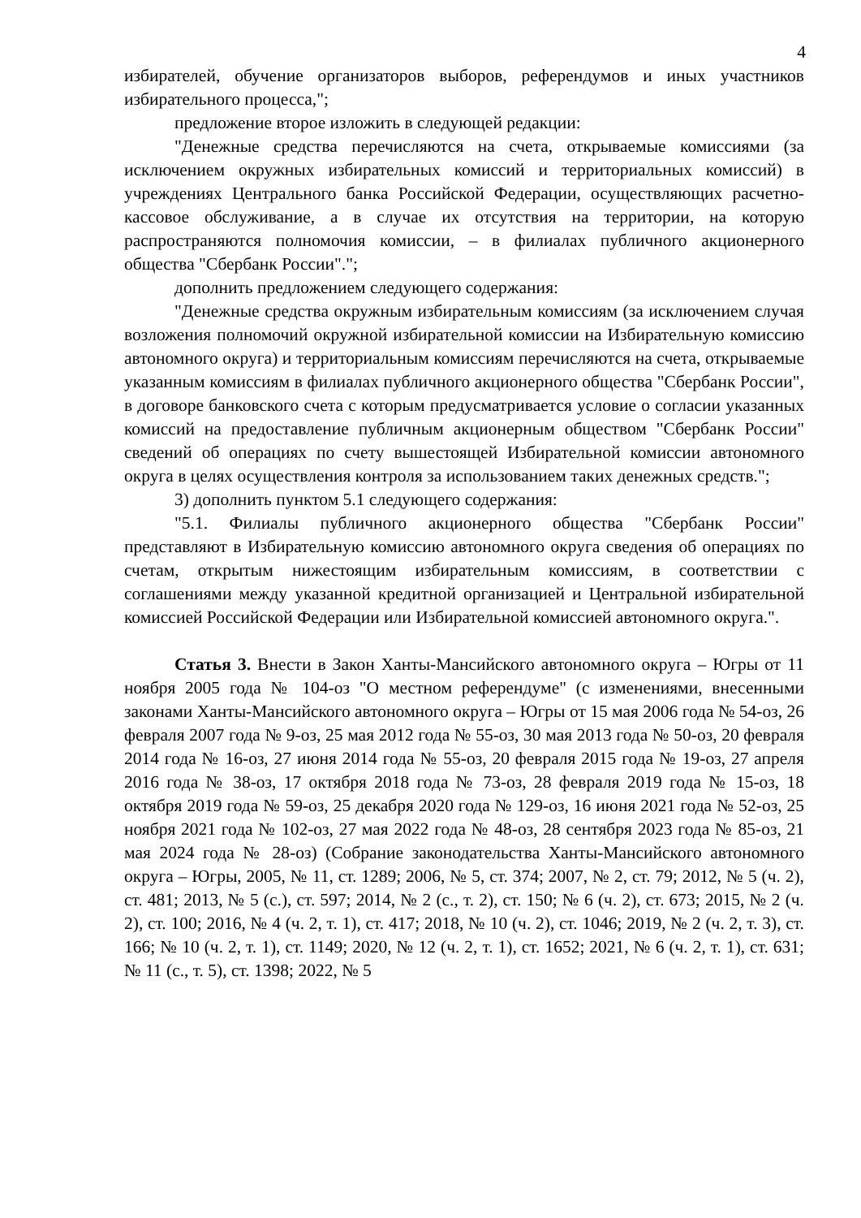4
избирателей, обучение организаторов выборов, референдумов и иных участников избирательного процесса,";
предложение второе изложить в следующей редакции:
"Денежные средства перечисляются на счета, открываемые комиссиями (за исключением окружных избирательных комиссий и территориальных комиссий) в учреждениях Центрального банка Российской Федерации, осуществляющих расчетно-кассовое обслуживание, а в случае их отсутствия на территории, на которую распространяются полномочия комиссии, – в филиалах публичного акционерного общества "Сбербанк России".";
дополнить предложением следующего содержания:
"Денежные средства окружным избирательным комиссиям (за исключением случая возложения полномочий окружной избирательной комиссии на Избирательную комиссию автономного округа) и территориальным комиссиям перечисляются на счета, открываемые указанным комиссиям в филиалах публичного акционерного общества "Сбербанк России", в договоре банковского счета с которым предусматривается условие о согласии указанных комиссий на предоставление публичным акционерным обществом "Сбербанк России" сведений об операциях по счету вышестоящей Избирательной комиссии автономного округа в целях осуществления контроля за использованием таких денежных средств.";
3) дополнить пунктом 5.1 следующего содержания:
"5.1. Филиалы публичного акционерного общества "Сбербанк России" представляют в Избирательную комиссию автономного округа сведения об операциях по счетам, открытым нижестоящим избирательным комиссиям, в соответствии с соглашениями между указанной кредитной организацией и Центральной избирательной комиссией Российской Федерации или Избирательной комиссией автономного округа.".
Статья 3. Внести в Закон Ханты-Мансийского автономного округа – Югры от 11 ноября 2005 года № 104-оз "О местном референдуме" (с изменениями, внесенными законами Ханты-Мансийского автономного округа – Югры от 15 мая 2006 года № 54-оз, 26 февраля 2007 года № 9-оз, 25 мая 2012 года № 55-оз, 30 мая 2013 года № 50-оз, 20 февраля 2014 года № 16-оз, 27 июня 2014 года № 55-оз, 20 февраля 2015 года № 19-оз, 27 апреля 2016 года № 38-оз, 17 октября 2018 года № 73-оз, 28 февраля 2019 года № 15-оз, 18 октября 2019 года № 59-оз, 25 декабря 2020 года № 129-оз, 16 июня 2021 года № 52-оз, 25 ноября 2021 года № 102-оз, 27 мая 2022 года № 48-оз, 28 сентября 2023 года № 85-оз, 21 мая 2024 года № 28-оз) (Собрание законодательства Ханты-Мансийского автономного округа – Югры, 2005, № 11, ст. 1289; 2006, № 5, ст. 374; 2007, № 2, ст. 79; 2012, № 5 (ч. 2), ст. 481; 2013, № 5 (с.), ст. 597; 2014, № 2 (с., т. 2), ст. 150; № 6 (ч. 2), ст. 673; 2015, № 2 (ч. 2), ст. 100; 2016, № 4 (ч. 2, т. 1), ст. 417; 2018, № 10 (ч. 2), ст. 1046; 2019, № 2 (ч. 2, т. 3), ст. 166; № 10 (ч. 2, т. 1), ст. 1149; 2020, № 12 (ч. 2, т. 1), ст. 1652; 2021, № 6 (ч. 2, т. 1), ст. 631; № 11 (с., т. 5), ст. 1398; 2022, № 5